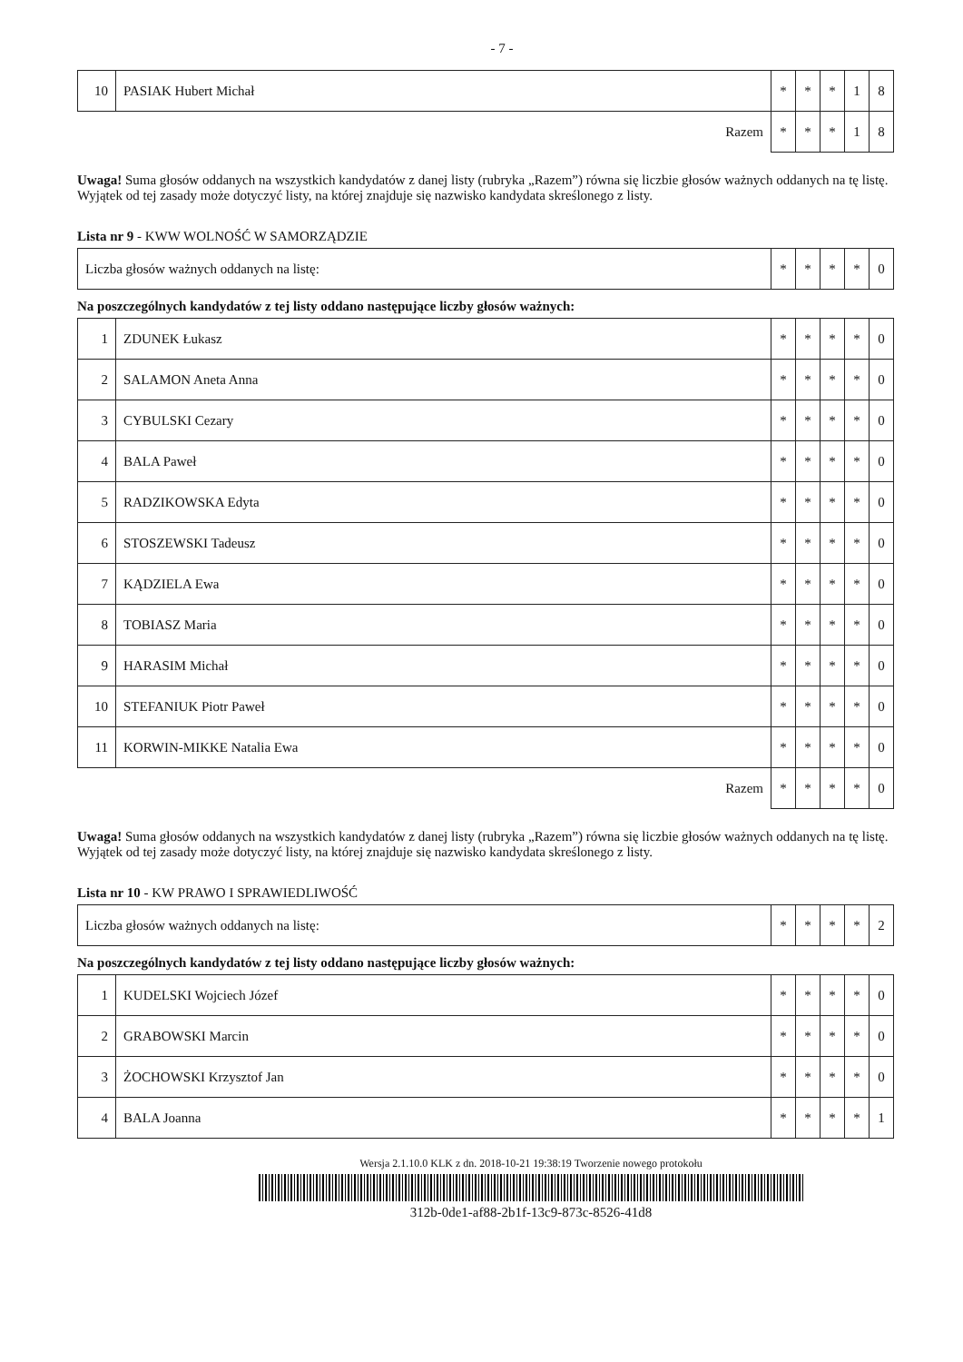- 7 -
| 10 | PASIAK Hubert Michał | * | * | * | 1 | 8 |
| Razem | | * | * | * | 1 | 8 |
Uwaga! Suma głosów oddanych na wszystkich kandydatów z danej listy (rubryka „Razem”) równa się liczbie głosów ważnych oddanych na tę listę. Wyjątek od tej zasady może dotyczyć listy, na której znajduje się nazwisko kandydata skreślonego z listy.
Lista nr 9 - KWW WOLNOŚĆ W SAMORZĄDZIE
| Liczba głosów ważnych oddanych na listę: | * | * | * | * | 0 |
Na poszczególnych kandydatów z tej listy oddano następujące liczby głosów ważnych:
| 1 | ZDUNEK Łukasz | * | * | * | * | 0 |
| 2 | SALAMON Aneta Anna | * | * | * | * | 0 |
| 3 | CYBULSKI Cezary | * | * | * | * | 0 |
| 4 | BALA Paweł | * | * | * | * | 0 |
| 5 | RADZIKOWSKA Edyta | * | * | * | * | 0 |
| 6 | STOSZEWSKI Tadeusz | * | * | * | * | 0 |
| 7 | KĄDZIELA Ewa | * | * | * | * | 0 |
| 8 | TOBIASZ Maria | * | * | * | * | 0 |
| 9 | HARASIM Michał | * | * | * | * | 0 |
| 10 | STEFANIUK Piotr Paweł | * | * | * | * | 0 |
| 11 | KORWIN-MIKKE Natalia Ewa | * | * | * | * | 0 |
| Razem | | * | * | * | * | 0 |
Uwaga! Suma głosów oddanych na wszystkich kandydatów z danej listy (rubryka „Razem”) równa się liczbie głosów ważnych oddanych na tę listę. Wyjątek od tej zasady może dotyczyć listy, na której znajduje się nazwisko kandydata skreślonego z listy.
Lista nr 10 - KW PRAWO I SPRAWIEDLIWOŚĆ
| Liczba głosów ważnych oddanych na listę: | * | * | * | * | 2 |
Na poszczególnych kandydatów z tej listy oddano następujące liczby głosów ważnych:
| 1 | KUDELSKI Wojciech Józef | * | * | * | * | 0 |
| 2 | GRABOWSKI Marcin | * | * | * | * | 0 |
| 3 | ŻOCHOWSKI Krzysztof Jan | * | * | * | * | 0 |
| 4 | BALA Joanna | * | * | * | * | 1 |
Wersja 2.1.10.0 KLK z dn. 2018-10-21 19:38:19 Tworzenie nowego protokołu
312b-0de1-af88-2b1f-13c9-873c-8526-41d8